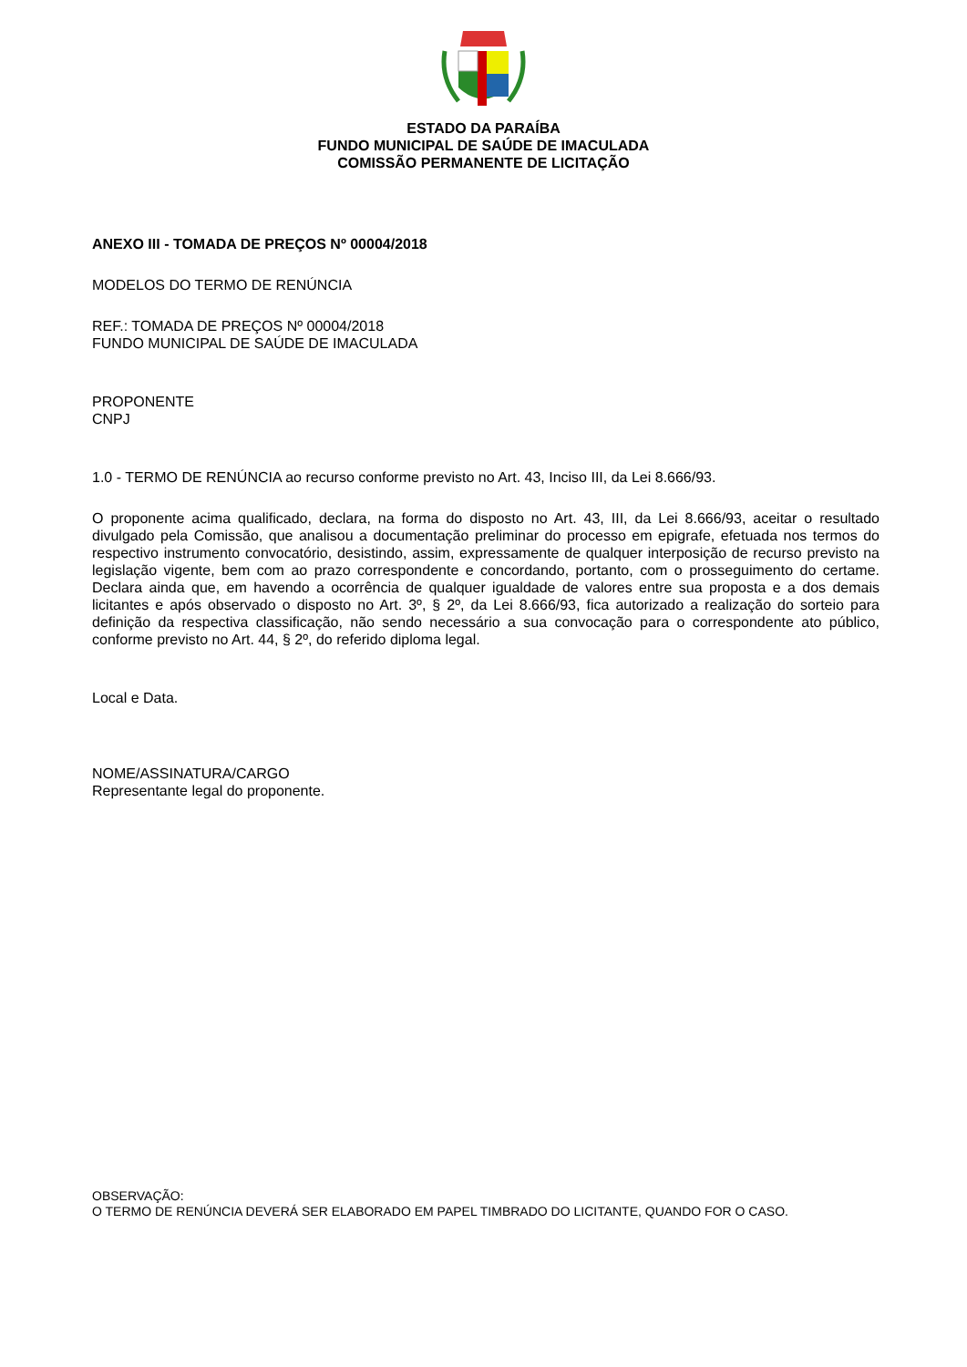ESTADO DA PARAÍBA
FUNDO MUNICIPAL DE SAÚDE DE IMACULADA
COMISSÃO PERMANENTE DE LICITAÇÃO
ANEXO III - TOMADA DE PREÇOS Nº 00004/2018
MODELOS DO TERMO DE RENÚNCIA
REF.: TOMADA DE PREÇOS Nº 00004/2018
FUNDO MUNICIPAL DE SAÚDE DE IMACULADA
PROPONENTE
CNPJ
1.0 - TERMO DE RENÚNCIA ao recurso conforme previsto no Art. 43, Inciso III, da Lei 8.666/93.
O proponente acima qualificado, declara, na forma do disposto no Art. 43, III, da Lei 8.666/93, aceitar o resultado divulgado pela Comissão, que analisou a documentação preliminar do processo em epigrafe, efetuada nos termos do respectivo instrumento convocatório, desistindo, assim, expressamente de qualquer interposição de recurso previsto na legislação vigente, bem com ao prazo correspondente e concordando, portanto, com o prosseguimento do certame. Declara ainda que, em havendo a ocorrência de qualquer igualdade de valores entre sua proposta e a dos demais licitantes e após observado o disposto no Art. 3º, § 2º, da Lei 8.666/93, fica autorizado a realização do sorteio para definição da respectiva classificação, não sendo necessário a sua convocação para o correspondente ato público, conforme previsto no Art. 44, § 2º, do referido diploma legal.
Local e Data.
NOME/ASSINATURA/CARGO
Representante legal do proponente.
OBSERVAÇÃO:
O TERMO DE RENÚNCIA DEVERÁ SER ELABORADO EM PAPEL TIMBRADO DO LICITANTE, QUANDO FOR O CASO.